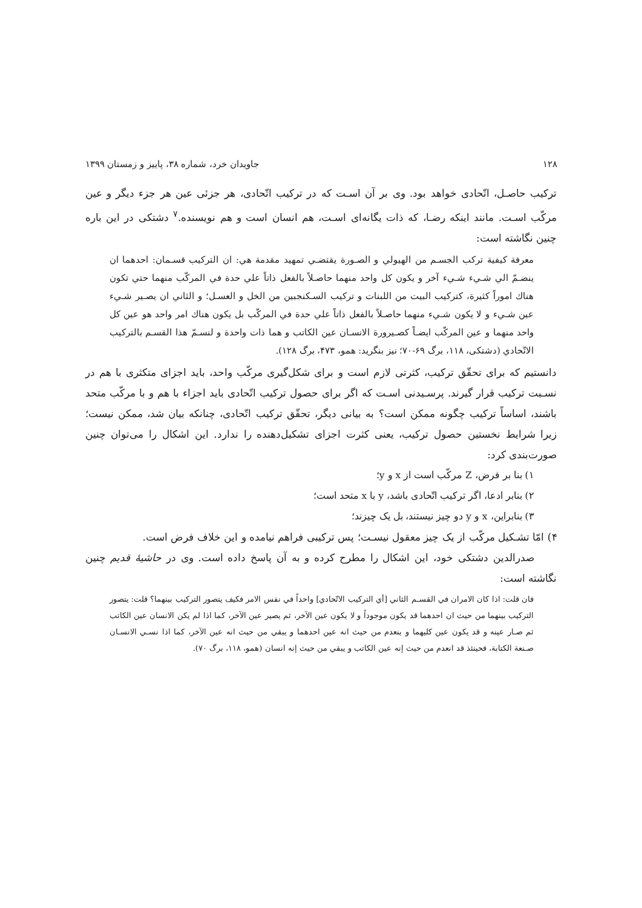۱۲۸ جاویدان خرد، شماره ۳۸، پاییز و زمستان ۱۳۹۹
ترکیب حاصـل، اتّحادی خواهد بود. وی بر آن اسـت که در ترکیب اتّحادی، هر جزئی عین هر جزء دیگر و عین مرکّب اسـت. مانند اینکه رضـا، که ذات یگانه‌ای اسـت، هم انسان است و هم نویسنده.<sup>۷</sup> دشتکی در این باره چنین نگاشته است:
معرفة کیفیة ترکب الجسـم من الهیولي و الصـورة یقتضـي تمهید مقدمة هي: ان الترکیب قسـمان: احدهما ان ینضـمّ الي شـيء شـيء آخر و یکون کل واحد منهما حاصـلاً بالفعل ذاتاً علي حدة في المرکّب منهما حتي تکون هناك اموراً کثیرة، کترکیب البیت من اللبنات و ترکیب السـکنجبین من الخل و العسـل؛ و الثاني ان یصـیر شـيء عین شـيء و لا یکون شـيء منهما حاصـلاً بالفعل ذاتاً علي حدة في المرکّب بل یکون هناك امر واحد هو عین کل واحد منهما و عین المرکّب ایضـاً کصـیرورة الانسـان عین الکاتب و هما ذات واحدة و لنسـمّ هذا القسـم بالترکیب الاتّحادي (دشتکی، ۱۱۸، برگ ۶۹-۷۰؛ نیز بنگرید: همو، ۴۷۳، برگ ۱۲۸).
دانستیم که برای تحقّق ترکیب، کثرتی لازم است و برای شکل‌گیری مرکّب واحد، باید اجزای متکثری با هم در نسـبت ترکیب قرار گیرند. پرسـیدنی اسـت که اگر برای حصول ترکیب اتّحادی باید اجزاء با هم و با مرکّب متحد باشند، اساساً ترکیب چگونه ممکن است؟ به بیانی دیگر، تحقّق ترکیب اتّحادی، چنانکه بیان شد، ممکن نیست؛ زیرا شرایط نخستین حصول ترکیب، یعنی کثرت اجزای تشکیل‌دهنده را ندارد. این اشکال را می‌توان چنین صورت‌بندی کرد:
۱) بنا بر فرض، Z مرکّب است از x و y؛
۲) بنابر ادعا، اگر ترکیب اتّحادی باشد، y با x متحد است؛
۳) بنابراین، x و y دو چیز نیستند، بل یک چیزند؛
۴) امّا تشـکیل مرکّب از یک چیز معقول نیسـت؛ پس ترکیبی فراهم نیامده و این خلاف فرض است.
صدرالدین دشتکی خود، این اشکال را مطرح کرده و به آن پاسخ داده است. وی در حاشیهٔ قدیم چنین نگاشته است:
فان قلت: اذا کان الامران في القسـم الثاني [أي الترکیب الاتّحادي] واحداً في نفس الامر فکیف یتصور الترکیب بینهما؟ قلت: یتصور الترکیب بینهما من حیث ان احدهما قد یکون موجوداً و لا یکون عین الآخر، ثم یصیر عین الآخر، کما اذا لم یکن الانسان عین الکاتب ثم صـار عینه و قد یکون عین کلیهما و ینعدم من حیث انه عین احدهما و یبقي من حیث انه عین الآخر، کما اذا نسـي الانسـان صـنعة الکتابة، فحینئذ قد انعدم من حیث إنه عین الکاتب و یبقي من حیث إنه انسان (همو، ۱۱۸، برگ ۷۰).